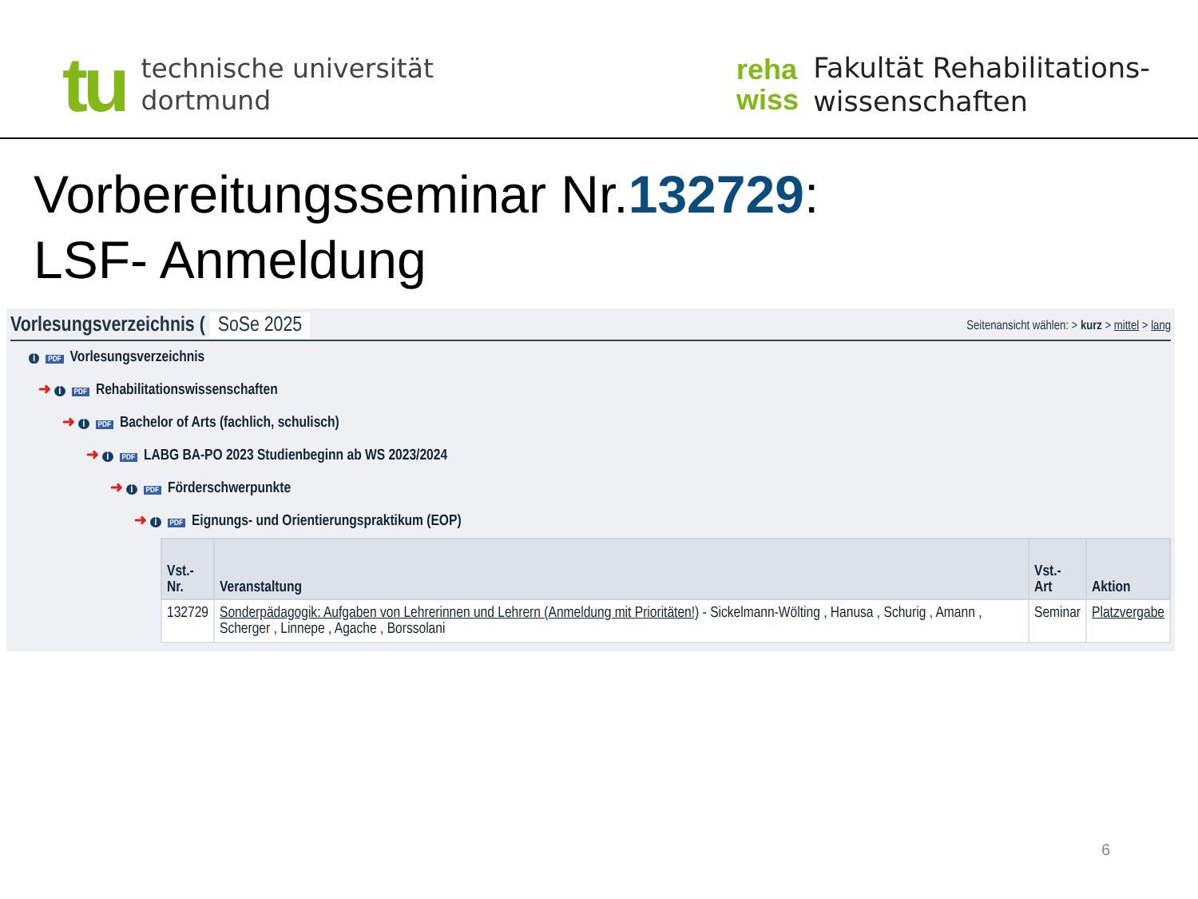tu
technische universität
dortmund
reha
wiss
Fakultät Rehabilitations-
wissenschaften
Vorbereitungsseminar Nr.132729:
LSF- Anmeldung
Vorlesungsverzeichnis ( SoSe 2025
Seitenansicht wählen: > kurz > mittel > lang
i PDF Vorlesungsverzeichnis
➜ i PDF Rehabilitationswissenschaften
➜ i PDF Bachelor of Arts (fachlich, schulisch)
➜ i PDF LABG BA-PO 2023 Studienbeginn ab WS 2023/2024
➜ i PDF Förderschwerpunkte
➜ i PDF Eignungs- und Orientierungspraktikum (EOP)
| Vst.- Nr. | Veranstaltung | Vst.- Art | Aktion |
| --- | --- | --- | --- |
| 132729 | Sonderpädagogik: Aufgaben von Lehrerinnen und Lehrern (Anmeldung mit Prioritäten!) - Sickelmann-Wölting , Hanusa , Schurig , Amann , Scherger , Linnepe , Agache , Borssolani | Seminar | Platzvergabe |
6